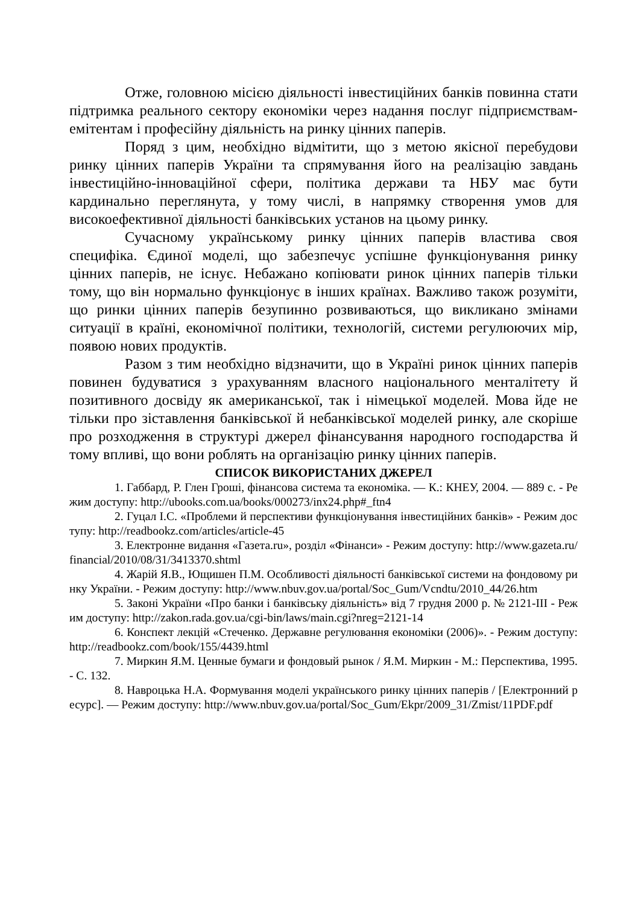Отже, головною місією діяльності інвестиційних банків повинна стати підтримка реального сектору економіки через надання послуг підприємствам-емітентам і професійну діяльність на ринку цінних паперів.
Поряд з цим, необхідно відмітити, що з метою якісної перебудови ринку цінних паперів України та спрямування його на реалізацію завдань інвестиційно-інноваційної сфери, політика держави та НБУ має бути кардинально переглянута, у тому числі, в напрямку створення умов для високоефективної діяльності банківських установ на цьому ринку.
Сучасному українському ринку цінних паперів властива своя специфіка. Єдиної моделі, що забезпечує успішне функціонування ринку цінних паперів, не існує. Небажано копіювати ринок цінних паперів тільки тому, що він нормально функціонує в інших країнах. Важливо також розуміти, що ринки цінних паперів безупинно розвиваються, що викликано змінами ситуації в країні, економічної політики, технологій, системи регулюючих мір, появою нових продуктів.
Разом з тим необхідно відзначити, що в Україні ринок цінних паперів повинен будуватися з урахуванням власного національного менталітету й позитивного досвіду як американської, так і німецької моделей. Мова йде не тільки про зіставлення банківської й небанківської моделей ринку, але скоріше про розходження в структурі джерел фінансування народного господарства й тому впливі, що вони роблять на організацію ринку цінних паперів.
СПИСОК ВИКОРИСТАНИХ ДЖЕРЕЛ
1. Габбард, Р. Глен Гроші, фінансова система та економіка. — К.: КНЕУ, 2004. — 889 с. - Режим доступу: http://ubooks.com.ua/books/000273/inx24.php#_ftn4
2. Гуцал І.С. «Проблеми й перспективи функціонування інвестиційних банків» - Режим доступу: http://readbookz.com/articles/article-45
3. Електронне видання «Газета.ru», розділ «Фінанси» - Режим доступу: http://www.gazeta.ru/financial/2010/08/31/3413370.shtml
4. Жарій Я.В., Ющишен П.М. Особливості діяльності банківської системи на фондовому ринку України. - Режим доступу: http://www.nbuv.gov.ua/portal/Soc_Gum/Vcndtu/2010_44/26.htm
5. Законі України «Про банки і банківську діяльність» від 7 грудня 2000 р. № 2121-III - Режим доступу: http://zakon.rada.gov.ua/cgi-bin/laws/main.cgi?nreg=2121-14
6. Конспект лекцій «Стеченко. Державне регулювання економіки (2006)». - Режим доступу: http://readbookz.com/book/155/4439.html
7. Миркин Я.М. Ценные бумаги и фондовый рынок / Я.М. Миркин - М.: Перспектива, 1995. - С. 132.
8. Навроцька Н.А. Формування моделі українського ринку цінних паперів / [Електронний ресурс]. — Режим доступу: http://www.nbuv.gov.ua/portal/Soc_Gum/Ekpr/2009_31/Zmist/11PDF.pdf